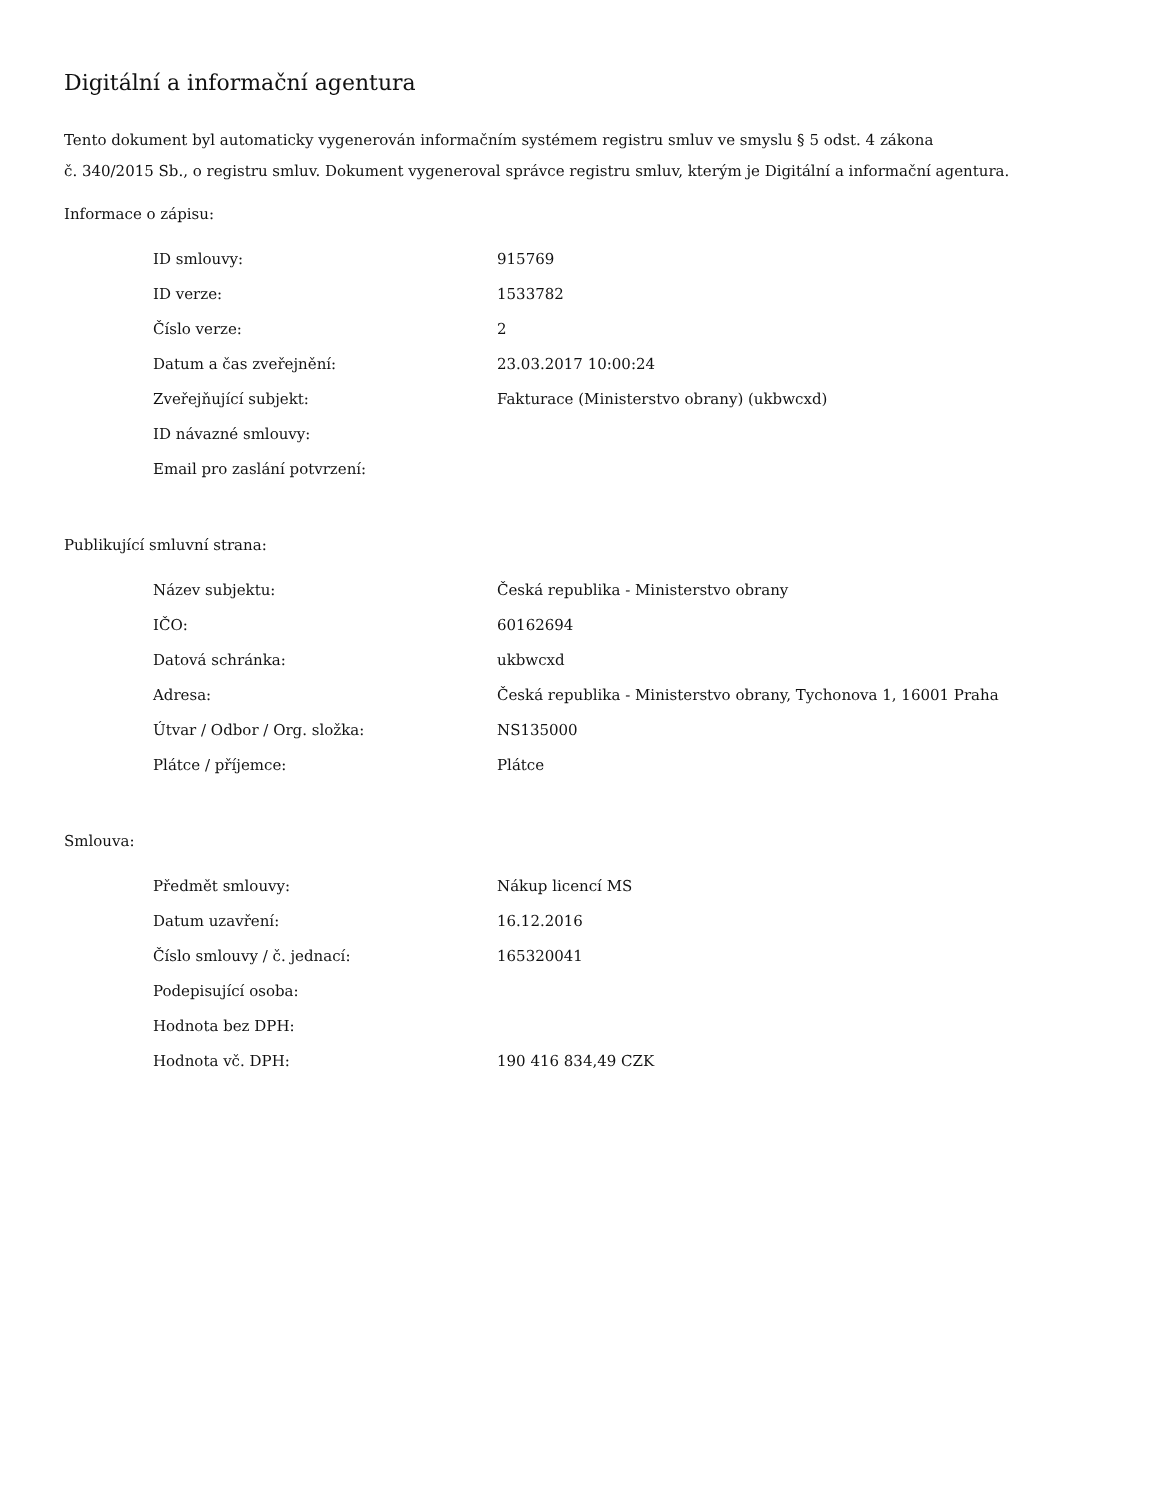Digitální a informační agentura
Tento dokument byl automaticky vygenerován informačním systémem registru smluv ve smyslu § 5 odst. 4 zákona
č. 340/2015 Sb., o registru smluv. Dokument vygeneroval správce registru smluv, kterým je Digitální a informační agentura.
Informace o zápisu:
| ID smlouvy: | 915769 |
| ID verze: | 1533782 |
| Číslo verze: | 2 |
| Datum a čas zveřejnění: | 23.03.2017 10:00:24 |
| Zveřejňující subjekt: | Fakturace (Ministerstvo obrany) (ukbwcxd) |
| ID návazné smlouvy: | |
| Email pro zaslání potvrzení: | |
Publikující smluvní strana:
| Název subjektu: | Česká republika - Ministerstvo obrany |
| IČO: | 60162694 |
| Datová schránka: | ukbwcxd |
| Adresa: | Česká republika - Ministerstvo obrany, Tychonova 1, 16001 Praha |
| Útvar / Odbor / Org. složka: | NS135000 |
| Plátce / příjemce: | Plátce |
Smlouva:
| Předmět smlouvy: | Nákup licencí MS |
| Datum uzavření: | 16.12.2016 |
| Číslo smlouvy / č. jednací: | 165320041 |
| Podepisující osoba: | |
| Hodnota bez DPH: | |
| Hodnota vč. DPH: | 190 416 834,49 CZK |